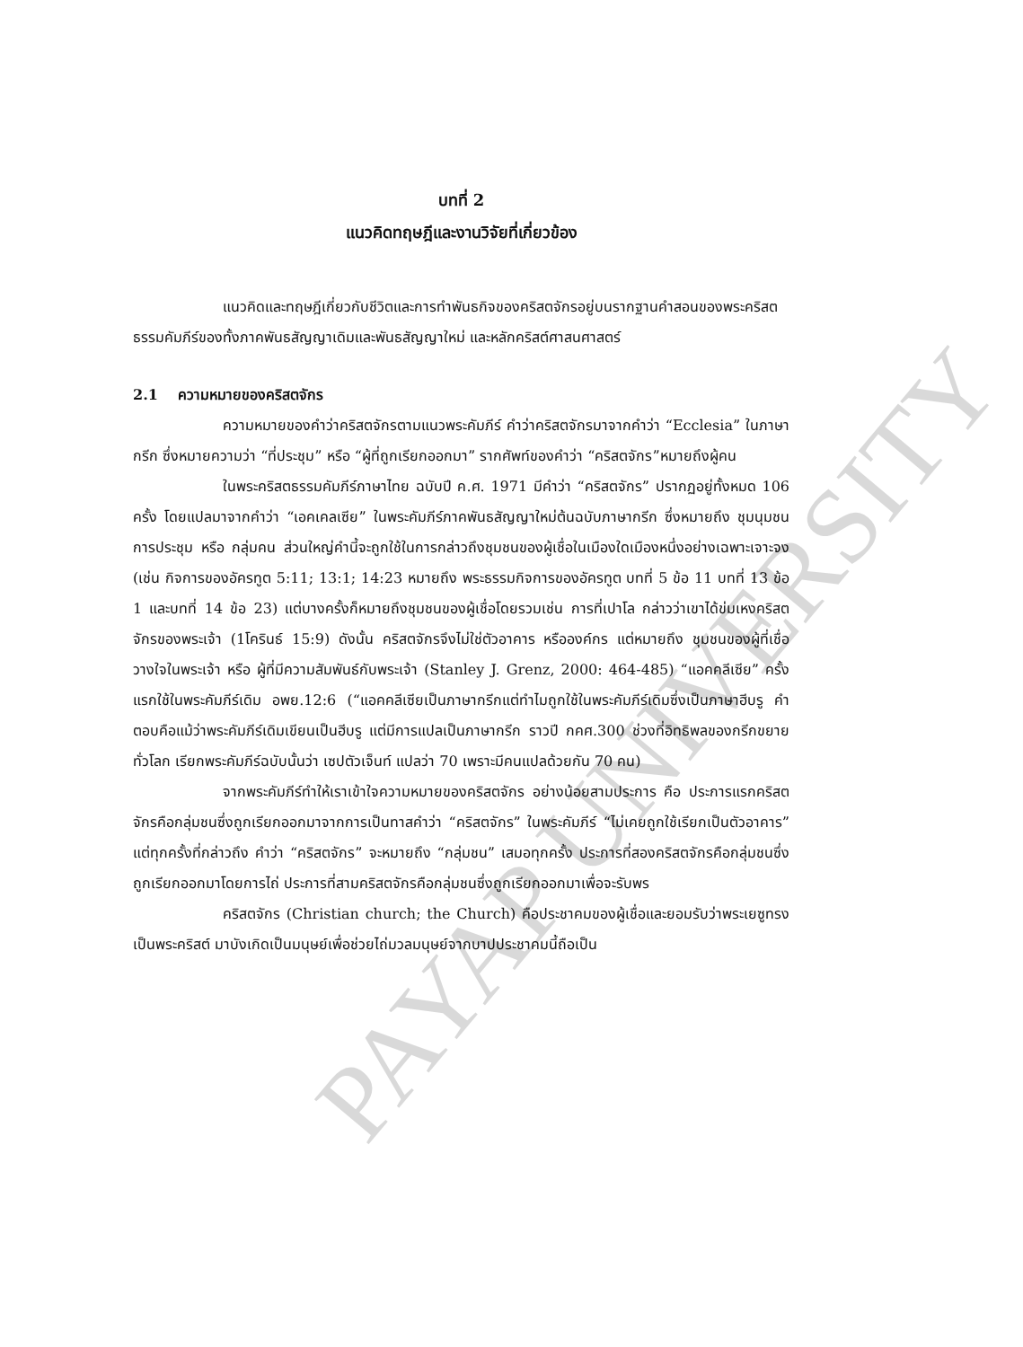PAYAP UNIVERSITY
บทที่ 2
แนวคิดทฤษฎีและงานวิจัยที่เกี่ยวข้อง
แนวคิดและทฤษฎีเกี่ยวกับชีวิตและการทำพันธกิจของคริสตจักรอยู่บนรากฐานคำสอนของพระคริสตธรรมคัมภีร์ของทั้งภาคพันธสัญญาเดิมและพันธสัญญาใหม่ และหลักคริสต์ศาสนศาสตร์
2.1 ความหมายของคริสตจักร
ความหมายของคำว่าคริสตจักรตามแนวพระคัมภีร์ คำว่าคริสตจักรมาจากคำว่า “Ecclesia” ในภาษากรีก ซึ่งหมายความว่า “ที่ประชุม” หรือ “ผู้ที่ถูกเรียกออกมา” รากศัพท์ของคำว่า “คริสตจักร”หมายถึงผู้คน
ในพระคริสตธรรมคัมภีร์ภาษาไทย ฉบับปี ค.ศ. 1971 มีคำว่า “คริสตจักร” ปรากฏอยู่ทั้งหมด 106 ครั้ง โดยแปลมาจากคำว่า “เอคเคลเซีย” ในพระคัมภีร์ภาคพันธสัญญาใหม่ต้นฉบับภาษากรีก ซึ่งหมายถึง ชุมนุมชน การประชุม หรือ กลุ่มคน ส่วนใหญ่คำนี้จะถูกใช้ในการกล่าวถึงชุมชนของผู้เชื่อในเมืองใดเมืองหนึ่งอย่างเฉพาะเจาะจง (เช่น กิจการของอัครทูต 5:11; 13:1; 14:23 หมายถึง พระธรรมกิจการของอัครทูต บทที่ 5 ข้อ 11 บทที่ 13 ข้อ 1 และบทที่ 14 ข้อ 23) แต่บางครั้งก็หมายถึงชุมชนของผู้เชื่อโดยรวมเช่น การที่เปาโล กล่าวว่าเขาได้ข่มเหงคริสตจักรของพระเจ้า (1โครินธ์ 15:9) ดังนั้น คริสตจักรจึงไม่ใช่ตัวอาคาร หรือองค์กร แต่หมายถึง ชุมชนของผู้ที่เชื่อวางใจในพระเจ้า หรือ ผู้ที่มีความสัมพันธ์กับพระเจ้า (Stanley J. Grenz, 2000: 464-485) “แอคคลีเซีย” ครั้งแรกใช้ในพระคัมภีร์เดิม อพย.12:6 (“แอคคลีเซียเป็นภาษากรีกแต่ทำไมถูกใช้ในพระคัมภีร์เดิมซึ่งเป็นภาษาฮีบรู คำตอบคือแม้ว่าพระคัมภีร์เดิมเขียนเป็นฮีบรู แต่มีการแปลเป็นภาษากรีก ราวปี กคศ.300 ช่วงที่อิทธิพลของกรีกขยายทั่วโลก เรียกพระคัมภีร์ฉบับนั้นว่า เซปตัวเจ็นท์ แปลว่า 70 เพราะมีคนแปลด้วยกัน 70 คน)
จากพระคัมภีร์ทำให้เราเข้าใจความหมายของคริสตจักร อย่างน้อยสามประการ คือ ประการแรกคริสตจักรคือกลุ่มชนซึ่งถูกเรียกออกมาจากการเป็นทาสคำว่า “คริสตจักร” ในพระคัมภีร์ “ไม่เคยถูกใช้เรียกเป็นตัวอาคาร” แต่ทุกครั้งที่กล่าวถึง คำว่า “คริสตจักร” จะหมายถึง “กลุ่มชน” เสมอทุกครั้ง ประการที่สองคริสตจักรคือกลุ่มชนซึ่งถูกเรียกออกมาโดยการไถ่ ประการที่สามคริสตจักรคือกลุ่มชนซึ่งถูกเรียกออกมาเพื่อจะรับพร
คริสตจักร (Christian church; the Church) คือประชาคมของผู้เชื่อและยอมรับว่าพระเยซูทรงเป็นพระคริสต์ มาบังเกิดเป็นมนุษย์เพื่อช่วยไถ่มวลมนุษย์จากบาปประชาคมนี้ถือเป็น